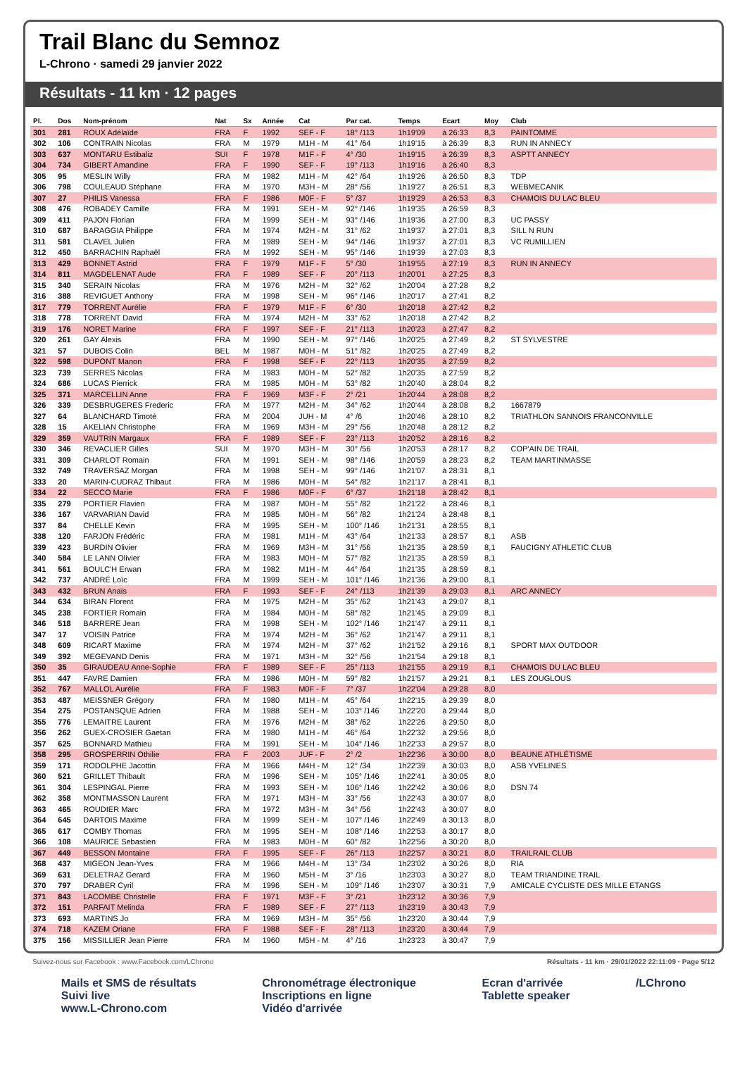Trail Blanc du Semnoz
L-Chrono · samedi 29 janvier 2022
Résultats - 11 km · 12 pages
| Pl. | Dos | Nom-prénom | Nat | Sx | Année | Cat | Par cat. | Temps | Ecart | Moy | Club |
| --- | --- | --- | --- | --- | --- | --- | --- | --- | --- | --- | --- |
| 301 | 281 | ROUX Adélaïde | FRA | F | 1992 | SEF - F | 18° /113 | 1h19'09 | à 26:33 | 8,3 | PAINTOMME |
| 302 | 106 | CONTRAIN Nicolas | FRA | M | 1979 | M1H - M | 41° /64 | 1h19'15 | à 26:39 | 8,3 | RUN IN ANNECY |
| 303 | 637 | MONTARU Estibaliz | SUI | F | 1978 | M1F - F | 4° /30 | 1h19'15 | à 26:39 | 8,3 | ASPTT ANNECY |
| 304 | 734 | GIBERT Amandine | FRA | F | 1990 | SEF - F | 19° /113 | 1h19'16 | à 26:40 | 8,3 | |
| 305 | 95 | MESLIN Willy | FRA | M | 1982 | M1H - M | 42° /64 | 1h19'26 | à 26:50 | 8,3 | TDP |
| 306 | 798 | COULEAUD Stéphane | FRA | M | 1970 | M3H - M | 28° /56 | 1h19'27 | à 26:51 | 8,3 | WEBMECANIK |
| 307 | 27 | PHILIS Vanessa | FRA | F | 1986 | M0F - F | 5° /37 | 1h19'29 | à 26:53 | 8,3 | CHAMOIS DU LAC BLEU |
| 308 | 476 | ROBADEY Camille | FRA | M | 1991 | SEH - M | 92° /146 | 1h19'35 | à 26:59 | 8,3 | |
| 309 | 411 | PAJON Florian | FRA | M | 1999 | SEH - M | 93° /146 | 1h19'36 | à 27:00 | 8,3 | UC PASSY |
| 310 | 687 | BARAGGIA Philippe | FRA | M | 1974 | M2H - M | 31° /62 | 1h19'37 | à 27:01 | 8,3 | SILL N RUN |
| 311 | 581 | CLAVEL Julien | FRA | M | 1989 | SEH - M | 94° /146 | 1h19'37 | à 27:01 | 8,3 | VC RUMILLIEN |
| 312 | 450 | BARRACHIN Raphaël | FRA | M | 1992 | SEH - M | 95° /146 | 1h19'39 | à 27:03 | 8,3 | |
| 313 | 429 | BONNET Astrid | FRA | F | 1979 | M1F - F | 5° /30 | 1h19'55 | à 27:19 | 8,3 | RUN IN ANNECY |
| 314 | 811 | MAGDELENAT Aude | FRA | F | 1989 | SEF - F | 20° /113 | 1h20'01 | à 27:25 | 8,3 | |
| 315 | 340 | SERAIN Nicolas | FRA | M | 1976 | M2H - M | 32° /62 | 1h20'04 | à 27:28 | 8,2 | |
| 316 | 388 | REVIGUET Anthony | FRA | M | 1998 | SEH - M | 96° /146 | 1h20'17 | à 27:41 | 8,2 | |
| 317 | 779 | TORRENT Aurélie | FRA | F | 1979 | M1F - F | 6° /30 | 1h20'18 | à 27:42 | 8,2 | |
| 318 | 778 | TORRENT David | FRA | M | 1974 | M2H - M | 33° /62 | 1h20'18 | à 27:42 | 8,2 | |
| 319 | 176 | NORET Marine | FRA | F | 1997 | SEF - F | 21° /113 | 1h20'23 | à 27:47 | 8,2 | |
| 320 | 261 | GAY Alexis | FRA | M | 1990 | SEH - M | 97° /146 | 1h20'25 | à 27:49 | 8,2 | ST SYLVESTRE |
| 321 | 57 | DUBOIS Colin | BEL | M | 1987 | M0H - M | 51° /82 | 1h20'25 | à 27:49 | 8,2 | |
| 322 | 598 | DUPONT Manon | FRA | F | 1998 | SEF - F | 22° /113 | 1h20'35 | à 27:59 | 8,2 | |
| 323 | 739 | SERRES Nicolas | FRA | M | 1983 | M0H - M | 52° /82 | 1h20'35 | à 27:59 | 8,2 | |
| 324 | 686 | LUCAS Pierrick | FRA | M | 1985 | M0H - M | 53° /82 | 1h20'40 | à 28:04 | 8,2 | |
| 325 | 371 | MARCELLIN Anne | FRA | F | 1969 | M3F - F | 2° /21 | 1h20'44 | à 28:08 | 8,2 | |
| 326 | 339 | DESBRUGERES Frederic | FRA | M | 1977 | M2H - M | 34° /62 | 1h20'44 | à 28:08 | 8,2 | 1667879 |
| 327 | 64 | BLANCHARD Timoté | FRA | M | 2004 | JUH - M | 4° /6 | 1h20'46 | à 28:10 | 8,2 | TRIATHLON SANNOIS FRANCONVILLE |
| 328 | 15 | AKELIAN Christophe | FRA | M | 1969 | M3H - M | 29° /56 | 1h20'48 | à 28:12 | 8,2 | |
| 329 | 359 | VAUTRIN Margaux | FRA | F | 1989 | SEF - F | 23° /113 | 1h20'52 | à 28:16 | 8,2 | |
| 330 | 346 | REVACLIER Gilles | SUI | M | 1970 | M3H - M | 30° /56 | 1h20'53 | à 28:17 | 8,2 | COP'AIN DE TRAIL |
| 331 | 309 | CHARLOT Romain | FRA | M | 1991 | SEH - M | 98° /146 | 1h20'59 | à 28:23 | 8,2 | TEAM MARTINMASSE |
| 332 | 749 | TRAVERSAZ Morgan | FRA | M | 1998 | SEH - M | 99° /146 | 1h21'07 | à 28:31 | 8,1 | |
| 333 | 20 | MARIN-CUDRAZ Thibaut | FRA | M | 1986 | M0H - M | 54° /82 | 1h21'17 | à 28:41 | 8,1 | |
| 334 | 22 | SECCO Marie | FRA | F | 1986 | M0F - F | 6° /37 | 1h21'18 | à 28:42 | 8,1 | |
| 335 | 279 | PORTIER Flavien | FRA | M | 1987 | M0H - M | 55° /82 | 1h21'22 | à 28:46 | 8,1 | |
| 336 | 167 | VARVARIAN David | FRA | M | 1985 | M0H - M | 56° /82 | 1h21'24 | à 28:48 | 8,1 | |
| 337 | 84 | CHELLE Kevin | FRA | M | 1995 | SEH - M | 100° /146 | 1h21'31 | à 28:55 | 8,1 | |
| 338 | 120 | FARJON Frédéric | FRA | M | 1981 | M1H - M | 43° /64 | 1h21'33 | à 28:57 | 8,1 | ASB |
| 339 | 423 | BURDIN Olivier | FRA | M | 1969 | M3H - M | 31° /56 | 1h21'35 | à 28:59 | 8,1 | FAUCIGNY ATHLETIC CLUB |
| 340 | 584 | LE LANN Olivier | FRA | M | 1983 | M0H - M | 57° /82 | 1h21'35 | à 28:59 | 8,1 | |
| 341 | 561 | BOULC'H Erwan | FRA | M | 1982 | M1H - M | 44° /64 | 1h21'35 | à 28:59 | 8,1 | |
| 342 | 737 | ANDRÉ Loïc | FRA | M | 1999 | SEH - M | 101° /146 | 1h21'36 | à 29:00 | 8,1 | |
| 343 | 432 | BRUN Anaïs | FRA | F | 1993 | SEF - F | 24° /113 | 1h21'39 | à 29:03 | 8,1 | ARC ANNECY |
| 344 | 634 | BIRAN Florent | FRA | M | 1975 | M2H - M | 35° /62 | 1h21'43 | à 29:07 | 8,1 | |
| 345 | 238 | FORTIER Romain | FRA | M | 1984 | M0H - M | 58° /82 | 1h21'45 | à 29:09 | 8,1 | |
| 346 | 518 | BARRERE Jean | FRA | M | 1998 | SEH - M | 102° /146 | 1h21'47 | à 29:11 | 8,1 | |
| 347 | 17 | VOISIN Patrice | FRA | M | 1974 | M2H - M | 36° /62 | 1h21'47 | à 29:11 | 8,1 | |
| 348 | 609 | RICART Maxime | FRA | M | 1974 | M2H - M | 37° /62 | 1h21'52 | à 29:16 | 8,1 | SPORT MAX OUTDOOR |
| 349 | 392 | MEGEVAND Denis | FRA | M | 1971 | M3H - M | 32° /56 | 1h21'54 | à 29:18 | 8,1 | |
| 350 | 35 | GIRAUDEAU Anne-Sophie | FRA | F | 1989 | SEF - F | 25° /113 | 1h21'55 | à 29:19 | 8,1 | CHAMOIS DU LAC BLEU |
| 351 | 447 | FAVRE Damien | FRA | M | 1986 | M0H - M | 59° /82 | 1h21'57 | à 29:21 | 8,1 | LES ZOUGLOUS |
| 352 | 767 | MALLOL Aurélie | FRA | F | 1983 | M0F - F | 7° /37 | 1h22'04 | à 29:28 | 8,0 | |
| 353 | 487 | MEISSNER Grégory | FRA | M | 1980 | M1H - M | 45° /64 | 1h22'15 | à 29:39 | 8,0 | |
| 354 | 275 | POSTANSQUE Adrien | FRA | M | 1988 | SEH - M | 103° /146 | 1h22'20 | à 29:44 | 8,0 | |
| 355 | 776 | LEMAITRE Laurent | FRA | M | 1976 | M2H - M | 38° /62 | 1h22'26 | à 29:50 | 8,0 | |
| 356 | 262 | GUEX-CROSIER Gaetan | FRA | M | 1980 | M1H - M | 46° /64 | 1h22'32 | à 29:56 | 8,0 | |
| 357 | 625 | BONNARD Mathieu | FRA | M | 1991 | SEH - M | 104° /146 | 1h22'33 | à 29:57 | 8,0 | |
| 358 | 295 | GROSPERRIN Othilie | FRA | F | 2003 | JUF - F | 2° /2 | 1h22'36 | à 30:00 | 8,0 | BEAUNE ATHLÉTISME |
| 359 | 171 | RODOLPHE Jacottin | FRA | M | 1966 | M4H - M | 12° /34 | 1h22'39 | à 30:03 | 8,0 | ASB YVELINES |
| 360 | 521 | GRILLET Thibault | FRA | M | 1996 | SEH - M | 105° /146 | 1h22'41 | à 30:05 | 8,0 | |
| 361 | 304 | LESPINGAL Pierre | FRA | M | 1993 | SEH - M | 106° /146 | 1h22'42 | à 30:06 | 8,0 | DSN 74 |
| 362 | 358 | MONTMASSON Laurent | FRA | M | 1971 | M3H - M | 33° /56 | 1h22'43 | à 30:07 | 8,0 | |
| 363 | 465 | ROUDIER Marc | FRA | M | 1972 | M3H - M | 34° /56 | 1h22'43 | à 30:07 | 8,0 | |
| 364 | 645 | DARTOIS Maxime | FRA | M | 1999 | SEH - M | 107° /146 | 1h22'49 | à 30:13 | 8,0 | |
| 365 | 617 | COMBY Thomas | FRA | M | 1995 | SEH - M | 108° /146 | 1h22'53 | à 30:17 | 8,0 | |
| 366 | 108 | MAURICE Sebastien | FRA | M | 1983 | M0H - M | 60° /82 | 1h22'56 | à 30:20 | 8,0 | |
| 367 | 449 | BESSON Montaine | FRA | F | 1995 | SEF - F | 26° /113 | 1h22'57 | à 30:21 | 8,0 | TRAILRAIL CLUB |
| 368 | 437 | MIGEON Jean-Yves | FRA | M | 1966 | M4H - M | 13° /34 | 1h23'02 | à 30:26 | 8,0 | RIA |
| 369 | 631 | DELETRAZ Gerard | FRA | M | 1960 | M5H - M | 3° /16 | 1h23'03 | à 30:27 | 8,0 | TEAM TRIANDINE TRAIL |
| 370 | 797 | DRABER Cyril | FRA | M | 1996 | SEH - M | 109° /146 | 1h23'07 | à 30:31 | 7,9 | AMICALE CYCLISTE DES MILLE ETANGS |
| 371 | 843 | LACOMBE Christelle | FRA | F | 1971 | M3F - F | 3° /21 | 1h23'12 | à 30:36 | 7,9 | |
| 372 | 151 | PARFAIT Melinda | FRA | F | 1989 | SEF - F | 27° /113 | 1h23'19 | à 30:43 | 7,9 | |
| 373 | 693 | MARTINS Jo | FRA | M | 1969 | M3H - M | 35° /56 | 1h23'20 | à 30:44 | 7,9 | |
| 374 | 718 | KAZEM Oriane | FRA | F | 1988 | SEF - F | 28° /113 | 1h23'20 | à 30:44 | 7,9 | |
| 375 | 156 | MISSILLIER Jean Pierre | FRA | M | 1960 | M5H - M | 4° /16 | 1h23'23 | à 30:47 | 7,9 | |
Suivez-nous sur Facebook : www.Facebook.com/LChrono Résultats - 11 km · 29/01/2022 22:11:09 · Page 5/12
Mails et SMS de résultats
Suivi live
www.L-Chrono.com
Chronométrage électronique
Inscriptions en ligne
Vidéo d'arrivée
Ecran d'arrivée
Tablette speaker
/LChrono